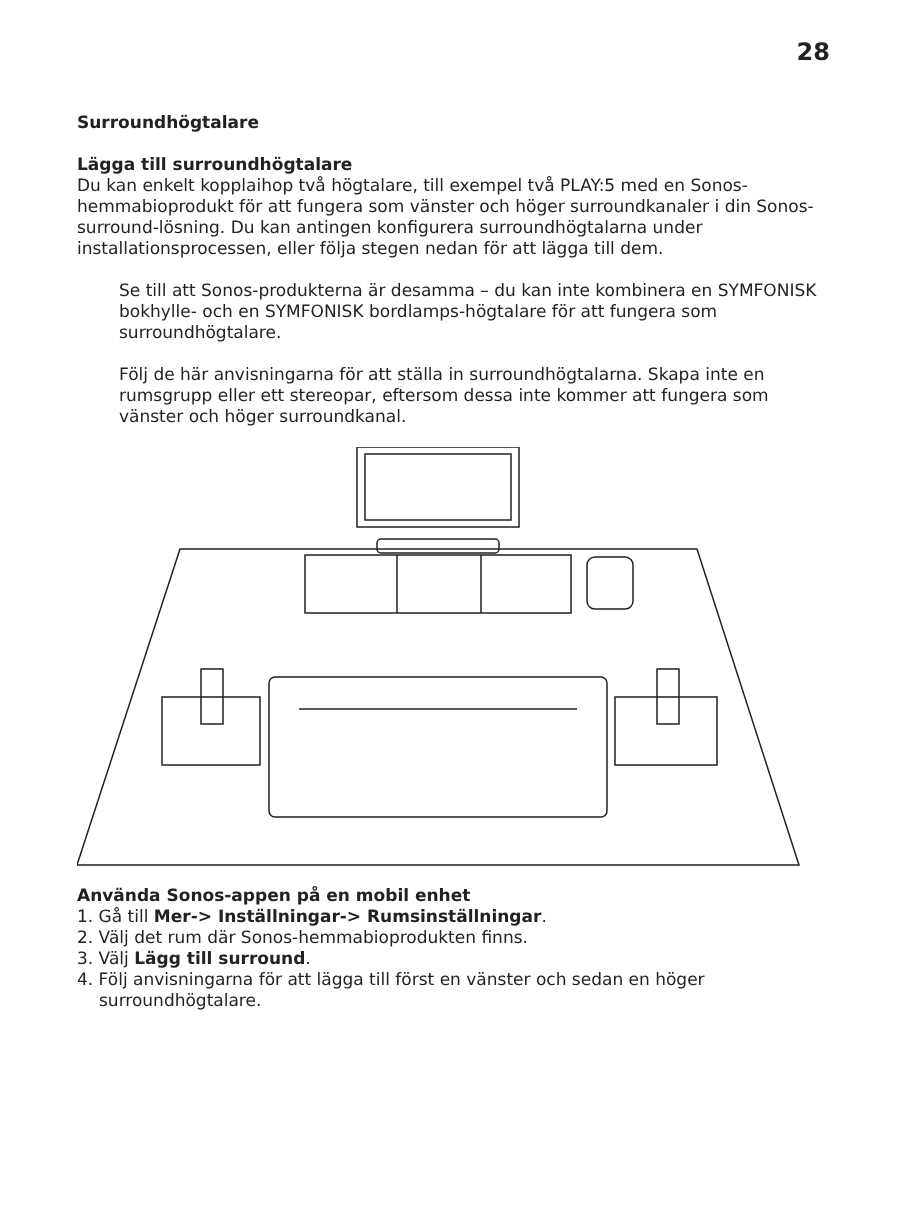28
Surroundhögtalare
Lägga till surroundhögtalare
Du kan enkelt kopplaihop två högtalare, till exempel två PLAY:5 med en Sonos-hemmabioprodukt för att fungera som vänster och höger surroundkanaler i din Sonos-surround-lösning. Du kan antingen konfigurera surroundhögtalarna under installationsprocessen, eller följa stegen nedan för att lägga till dem.
Se till att Sonos-produkterna är desamma – du kan inte kombinera en SYMFONISK bokhylle- och en SYMFONISK bordlamps-högtalare för att fungera som surroundhögtalare.
Följ de här anvisningarna för att ställa in surroundhögtalarna. Skapa inte en rumsgrupp eller ett stereopar, eftersom dessa inte kommer att fungera som vänster och höger surroundkanal.
Använda Sonos-appen på en mobil enhet
1. Gå till Mer-> Inställningar-> Rumsinställningar.
2. Välj det rum där Sonos-hemmabioprodukten finns.
3. Välj Lägg till surround.
4. Följ anvisningarna för att lägga till först en vänster och sedan en höger surroundhögtalare.